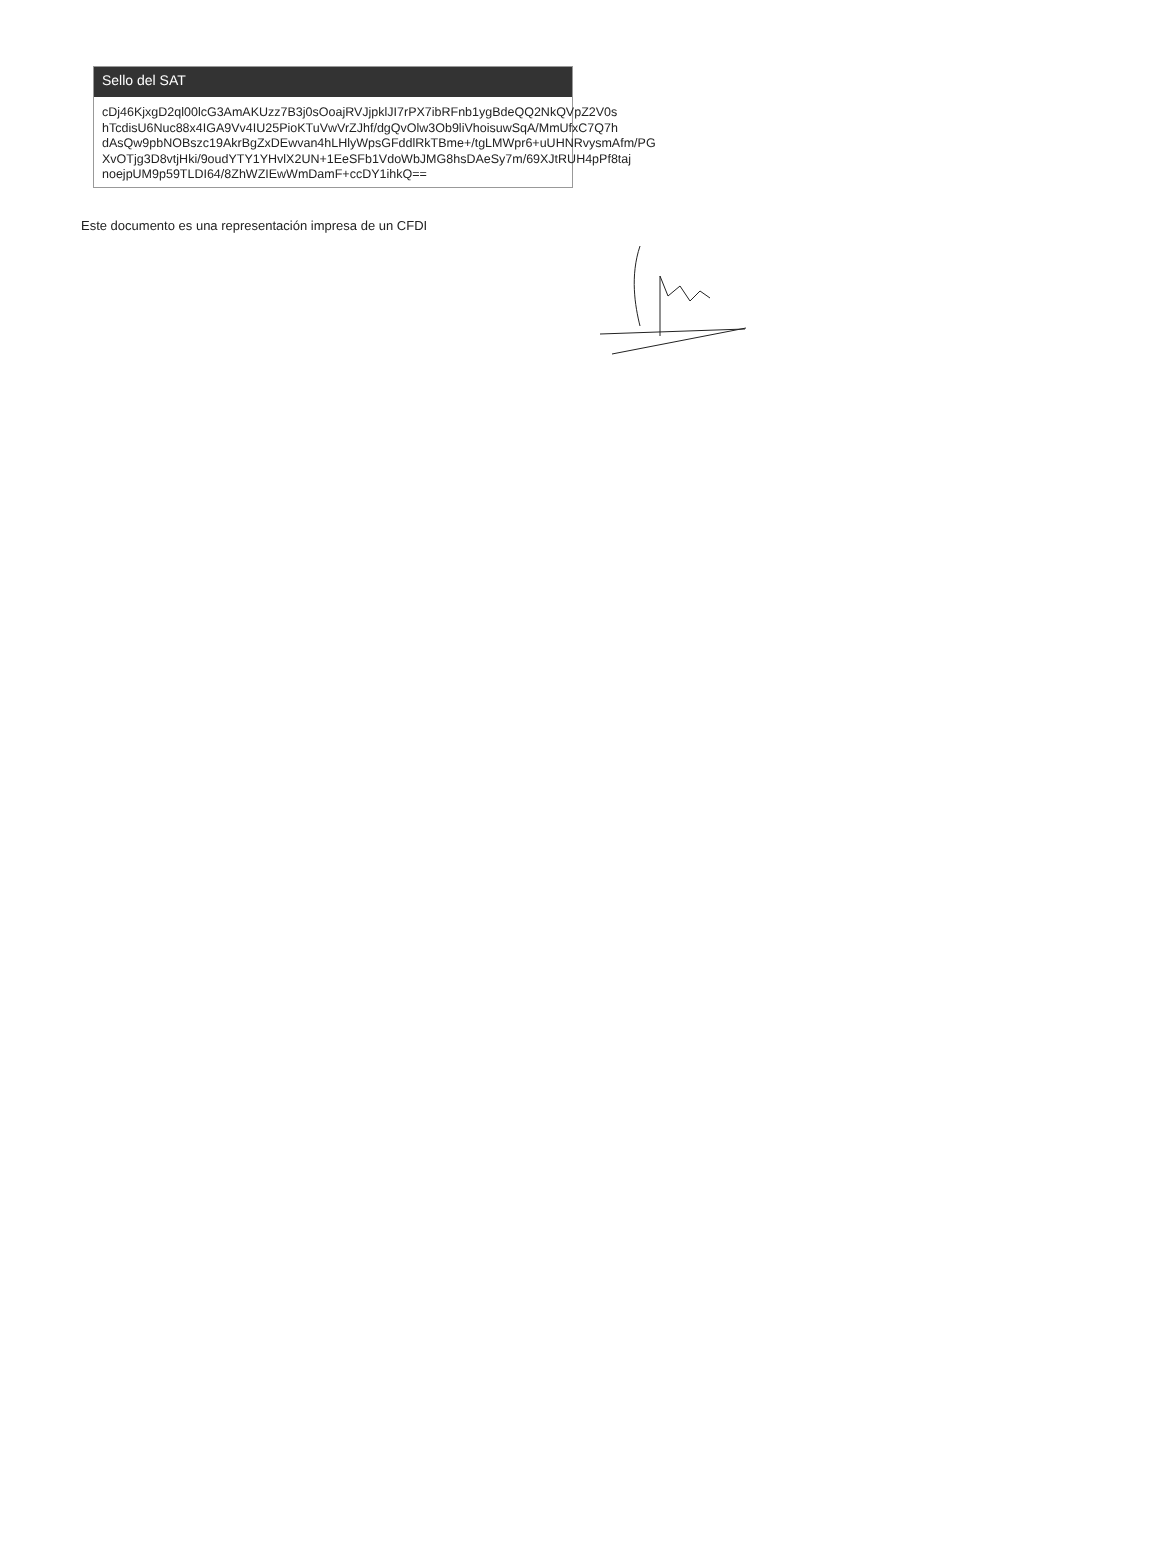Sello del SAT
cDj46KjxgD2ql00lcG3AmAKUzz7B3j0sOoajRVJjpklJI7rPX7ibRFnb1ygBdeQQ2NkQVpZ2V0s
hTcdisU6Nuc88x4IGA9Vv4IU25PioKTuVwVrZJhf/dgQvOlw3Ob9liVhoisuwSqA/MmUfxC7Q7h
dAsQw9pbNOBszc19AkrBgZxDEwvan4hLHlyWpsGFddlRkTBme+/tgLMWpr6+uUHNRvysmAfm/PG
XvOTjg3D8vtjHki/9oudYTY1YHvlX2UN+1EeSFb1VdoWbJMG8hsDAeSy7m/69XJtRUH4pPf8taj
noejpUM9p59TLDI64/8ZhWZIEwWmDamF+ccDY1ihkQ==
Este documento es una representación impresa de un CFDI